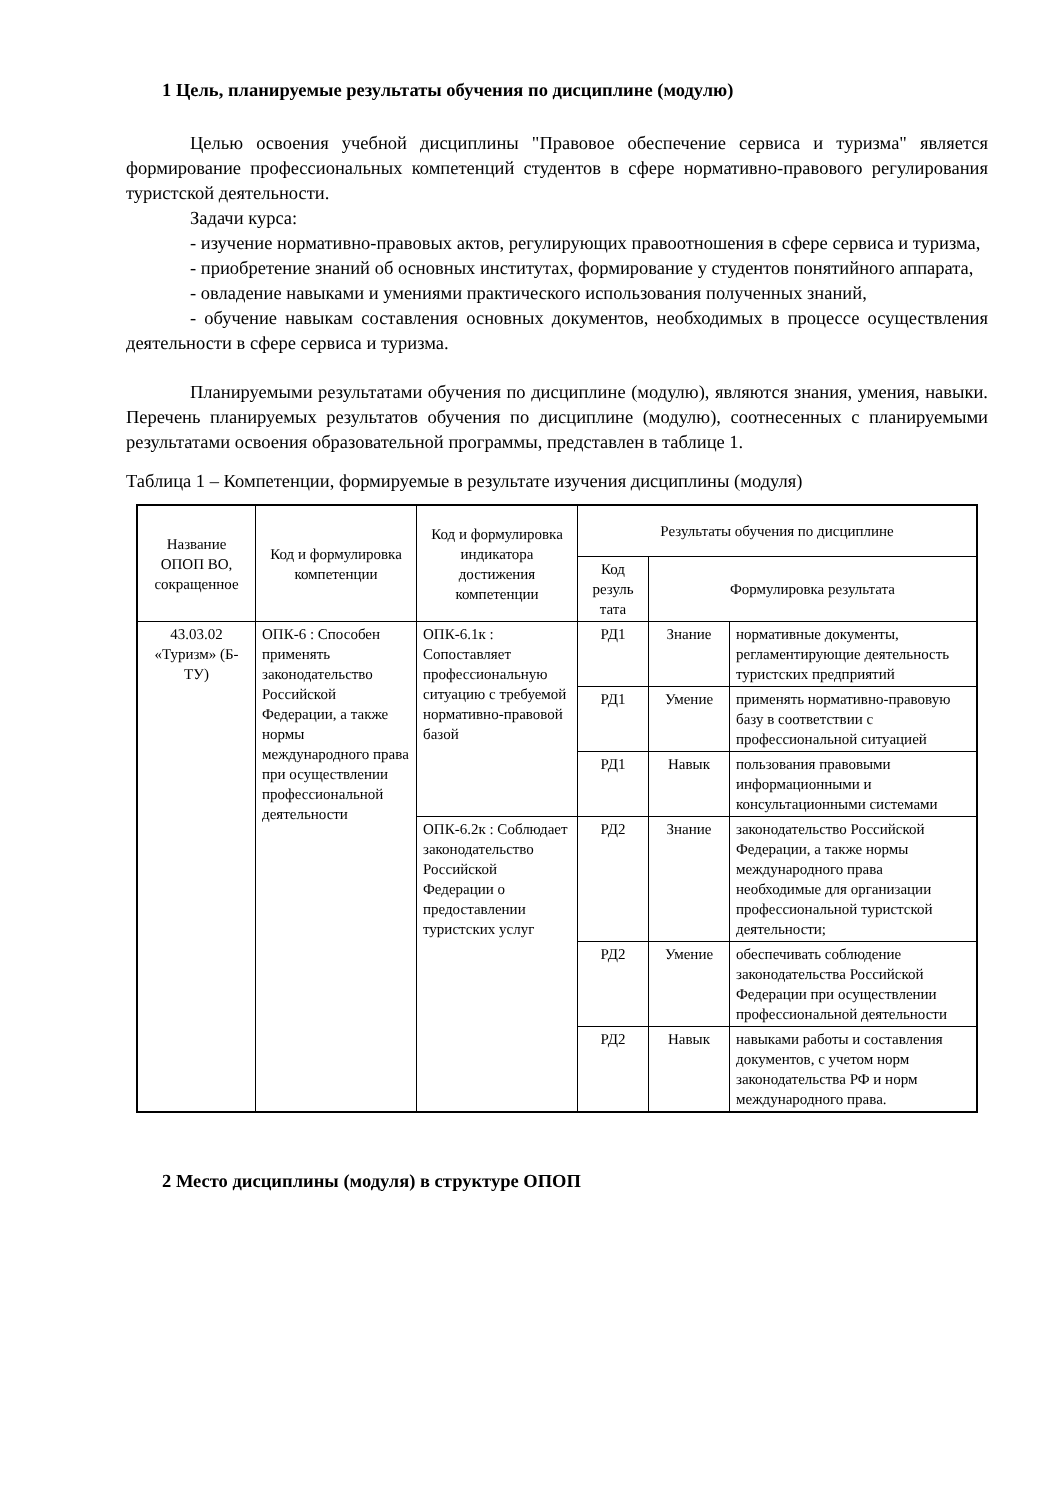1 Цель, планируемые результаты обучения по дисциплине (модулю)
Целью освоения учебной дисциплины "Правовое обеспечение сервиса и туризма" является формирование профессиональных компетенций студентов в сфере нормативно-правового регулирования туристской деятельности.
Задачи курса:
- изучение нормативно-правовых актов, регулирующих правоотношения в сфере сервиса и туризма,
- приобретение знаний об основных институтах, формирование у студентов понятийного аппарата,
- овладение навыками и умениями практического использования полученных знаний,
- обучение навыкам составления основных документов, необходимых в процессе осуществления деятельности в сфере сервиса и туризма.
Планируемыми результатами обучения по дисциплине (модулю), являются знания, умения, навыки. Перечень планируемых результатов обучения по дисциплине (модулю), соотнесенных с планируемыми результатами освоения образовательной программы, представлен в таблице 1.
Таблица 1 – Компетенции, формируемые в результате изучения дисциплины (модуля)
| Название ОПОП ВО, сокращенное | Код и формулировка компетенции | Код и формулировка индикатора достижения компетенции | Результаты обучения по дисциплине | | |
| --- | --- | --- | --- | --- | --- |
| | | | Код резуль тата | Формулировка результата | |
| 43.03.02 «Туризм» (Б-ТУ) | ОПК-6 : Способен применять законодательство Российской Федерации, а также нормы международного права при осуществлении профессиональной деятельности | ОПК-6.1к : Сопоставляет профессиональную ситуацию с требуемой нормативно-правовой базой | РД1 | Знание | нормативные документы, регламентирующие деятельность туристских предприятий |
| | | | РД1 | Умение | применять нормативно-правовую базу в соответствии с профессиональной ситуацией |
| | | | РД1 | Навык | пользования правовыми информационными и консультационными системами |
| | | ОПК-6.2к : Соблюдает законодательство Российской Федерации о предоставлении туристских услуг | РД2 | Знание | законодательство Российской Федерации, а также нормы международного права необходимые для организации профессиональной туристской деятельности; |
| | | | РД2 | Умение | обеспечивать соблюдение законодательства Российской Федерации при осуществлении профессиональной деятельности |
| | | | РД2 | Навык | навыками работы и составления документов, с учетом норм законодательства РФ и норм международного права. |
2 Место дисциплины (модуля) в структуре ОПОП